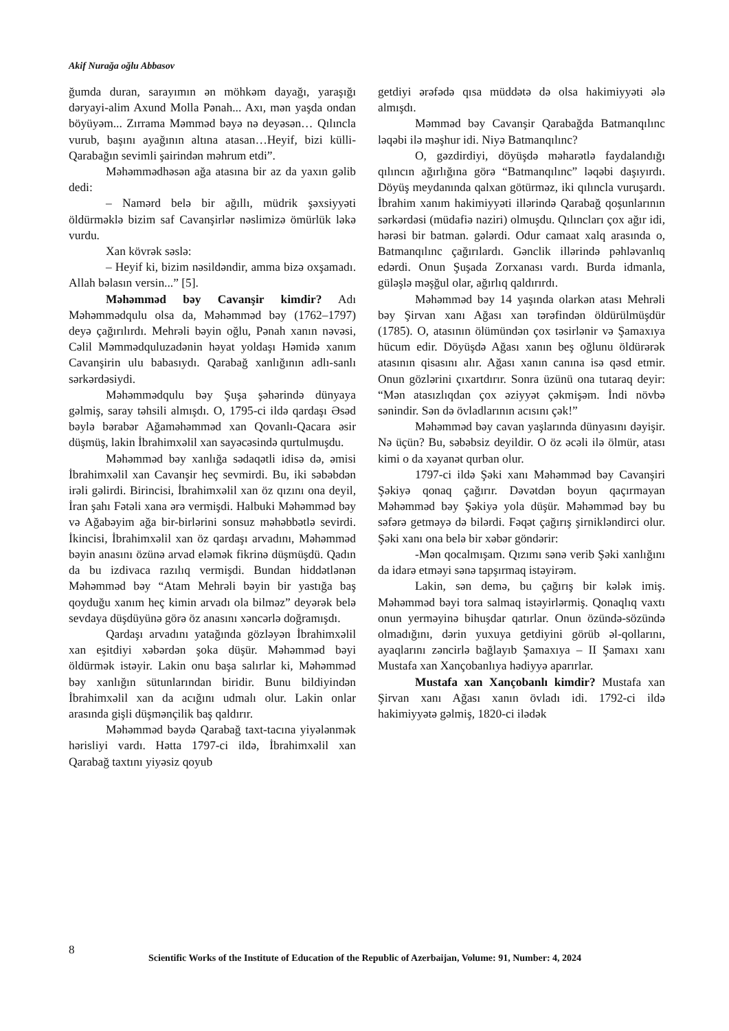Akif Nurağa oğlu Abbasov
ğumda duran, sarayımın ən möhkəm dayağı, yaraşığı dəryayi-alim Axund Molla Pənah... Axı, mən yaşda ondan böyüyəm... Zırrama Məmməd bəyə nə deyəsən… Qılıncla vurub, başını ayağının altına atasan…Heyif, bizi külli-Qarabağın sevimli şairindən məhrum etdi”.
Məhəmmədhəsən ağa atasına bir az da yaxın gəlib dedi:
– Namərd belə bir ağıllı, müdrik şəxsiyyəti öldürməklə bizim saf Cavanşirlər nəslimizə ömürlük ləkə vurdu.
Xan kövrək səslə:
– Heyif ki, bizim nəsildəndir, amma bizə oxşamadı. Allah bəlasın versin...” [5].
Məhəmməd bəy Cavanşir kimdir? Adı Məhəmmədqulu olsa da, Məhəmməd bəy (1762–1797) deyə çağırılırdı. Mehrəli bəyin oğlu, Pənah xanın nəvəsi, Cəlil Məmmədquluzadənin həyat yoldaşı Həmidə xanım Cavanşirin ulu babasıydı. Qarabağ xanlığının adlı-sanlı sərkərdəsiydi.
Məhəmmədqulu bəy Şuşa şəhərində dünyaya gəlmiş, saray təhsili almışdı. O, 1795-ci ildə qardaşı Əsəd bəylə bərabər Ağaməhəmməd xan Qovanlı-Qacara əsir düşmüş, lakin İbrahimxəlil xan sayəcəsində qurtulmuşdu.
Məhəmməd bəy xanlığa sədaqətli idisə də, əmisi İbrahimxəlil xan Cavanşir heç sevmirdi. Bu, iki səbəbdən irəli gəlirdi. Birincisi, İbrahimxəlil xan öz qızını ona deyil, İran şahı Fətəli xana ərə vermişdi. Halbuki Məhəmməd bəy və Ağabəyim ağa bir-birlərini sonsuz məhəbbətlə sevirdi. İkincisi, İbrahimxəlil xan öz qardaşı arvadını, Məhəmməd bəyin anasını özünə arvad eləmək fikrinə düşmüşdü. Qadın da bu izdivaca razılıq vermişdi. Bundan hiddətlənən Məhəmməd bəy “Atam Mehrəli bəyin bir yastığa baş qoyduğu xanım heç kimin arvadı ola bilməz” deyərək belə sevdaya düşdüyünə görə öz anasını xəncərlə doğramışdı.
Qardaşı arvadını yatağında gözləyən İbrahimxəlil xan eşitdiyi xəbərdən şoka düşür. Məhəmməd bəyi öldürmək istəyir. Lakin onu başa salırlar ki, Məhəmməd bəy xanlığın sütunlarından biridir. Bunu bildiyindən İbrahimxəlil xan da acığını udmalı olur. Lakin onlar arasında gişli düşmənçilik baş qaldırır.
Məhəmməd bəydə Qarabağ taxt-tacına yiyələnmək hərisliyi vardı. Hətta 1797-ci ildə, İbrahimxəlil xan Qarabağ taxtını yiyəsiz qoyub
getdiyi ərəfədə qısa müddətə də olsa hakimiyyəti ələ almışdı.
Məmməd bəy Cavanşir Qarabağda Batmanqılınc ləqəbi ilə məşhur idi. Niyə Batmanqılınc?
O, gəzdirdiyi, döyüşdə məharətlə faydalandığı qılıncın ağırlığına görə “Batmanqılınc” ləqəbi daşıyırdı. Döyüş meydanında qalxan götürməz, iki qılıncla vuruşardı. İbrahim xanım hakimiyyəti illərində Qarabağ qoşunlarının sərkərdəsi (müdafiə naziri) olmuşdu. Qılıncları çox ağır idi, hərəsi bir batman. gələrdi. Odur camaat xalq arasında o, Batmanqılınc çağırılardı. Gənclik illərində pəhləvanlıq edərdi. Onun Şuşada Zorxanası vardı. Burda idmanla, güləşlə məşğul olar, ağırlıq qaldırırdı.
Məhəmməd bəy 14 yaşında olarkən atası Mehrəli bəy Şirvan xanı Ağası xan tərəfindən öldürülmüşdür (1785). O, atasının ölümündən çox təsirlənir və Şamaxıya hücum edir. Döyüşdə Ağası xanın beş oğlunu öldürərək atasının qisasını alır. Ağası xanın canına isə qəsd etmir. Onun gözlərini çıxartdırır. Sonra üzünü ona tutaraq deyir: “Mən atasızlıqdan çox əziyyət çəkmişəm. İndi növbə sənindir. Sən də övladlarının acısını çək!”
Məhəmməd bəy cavan yaşlarında dünyasını dəyişir. Nə üçün? Bu, səbəbsiz deyildir. O öz əcəli ilə ölmür, atası kimi o da xəyanət qurban olur.
1797-ci ildə Şəki xanı Məhəmməd bəy Cavanşiri Şəkiyə qonaq çağırır. Dəvətdən boyun qaçırmayan Məhəmməd bəy Şəkiyə yola düşür. Məhəmməd bəy bu səfərə getməyə də bilərdi. Fəqət çağırış şirnikləndirci olur. Şəki xanı ona belə bir xəbər göndərir:
-Mən qocalmışam. Qızımı sənə verib Şəki xanlığını da idarə etməyi sənə tapşırmaq istəyirəm.
Lakin, sən demə, bu çağırış bir kələk imiş. Məhəmməd bəyi tora salmaq istəyirlərmiş. Qonaqlıq vaxtı onun yerməyinə bihuşdar qatırlar. Onun özündə-sözündə olmadığını, dərin yuxuya getdiyini görüb əl-qollarını, ayaqlarını zəncirlə bağlayıb Şamaxıya – II Şamaxı xanı Mustafa xan Xançobanlıya hədiyyə aparırlar.
Mustafa xan Xançobanlı kimdir? Mustafa xan Şirvan xanı Ağası xanın övladı idi. 1792-ci ildə hakimiyyətə gəlmiş, 1820-ci ilədək
8
Scientific Works of the Institute of Education of the Republic of Azerbaijan, Volume: 91, Number: 4, 2024